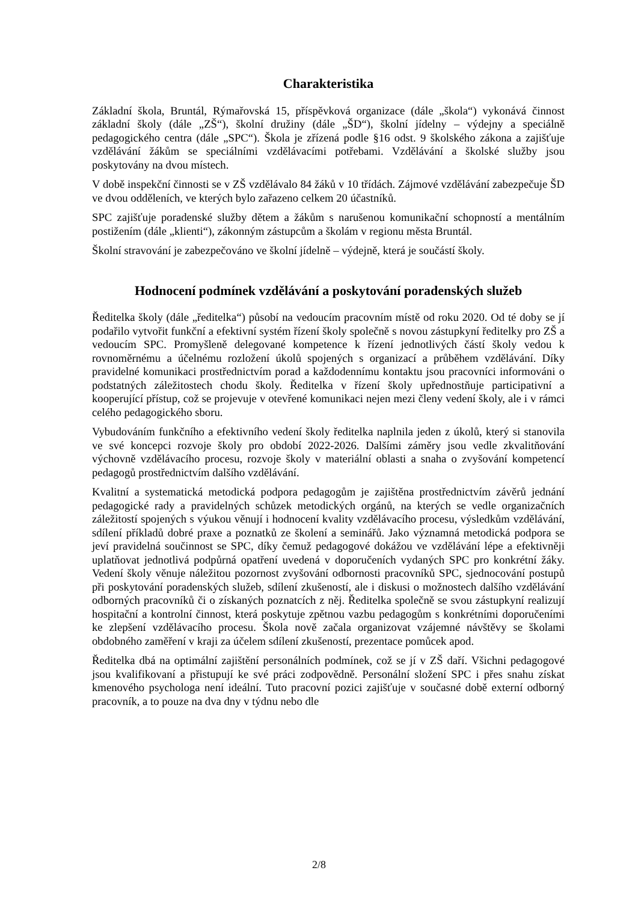Charakteristika
Základní škola, Bruntál, Rýmařovská 15, příspěvková organizace (dále „škola“) vykonává činnost základní školy (dále „ZŠ“), školní družiny (dále „ŠD“), školní jídelny – výdejny a speciálně pedagogického centra (dále „SPC“). Škola je zřízená podle §16 odst. 9 školského zákona a zajišťuje vzdělávání žákům se speciálními vzdělávacími potřebami. Vzdělávání a školské služby jsou poskytovány na dvou místech.
V době inspekční činnosti se v ZŠ vzdělávalo 84 žáků v 10 třídách. Zájmové vzdělávání zabezpečuje ŠD ve dvou odděleních, ve kterých bylo zařazeno celkem 20 účastníků.
SPC zajišťuje poradenské služby dětem a žákům s narušenou komunikační schopností a mentálním postižením (dále „klienti“), zákonným zástupcům a školám v regionu města Bruntál.
Školní stravování je zabezpečováno ve školní jídelně – výdejně, která je součástí školy.
Hodnocení podmínek vzdělávání a poskytování poradenských služeb
Ředitelka školy (dále „ředitelka“) působí na vedoucím pracovním místě od roku 2020. Od té doby se jí podařilo vytvořit funkční a efektivní systém řízení školy společně s novou zástupkyní ředitelky pro ZŠ a vedoucím SPC. Promyšleně delegované kompetence k řízení jednotlivých částí školy vedou k rovnoměrnému a účelnému rozložení úkolů spojených s organizací a průběhem vzdělávání. Díky pravidelné komunikaci prostřednictvím porad a každodennímu kontaktu jsou pracovníci informováni o podstatných záležitostech chodu školy. Ředitelka v řízení školy upřednostňuje participativní a kooperující přístup, což se projevuje v otevřené komunikaci nejen mezi členy vedení školy, ale i v rámci celého pedagogického sboru.
Vybudováním funkčního a efektivního vedení školy ředitelka naplnila jeden z úkolů, který si stanovila ve své koncepci rozvoje školy pro období 2022-2026. Dalšími záměry jsou vedle zkvalitňování výchovně vzdělávacího procesu, rozvoje školy v materiální oblasti a snaha o zvyšování kompetencí pedagogů prostřednictvím dalšího vzdělávání.
Kvalitní a systematická metodická podpora pedagogům je zajištěna prostřednictvím závěrů jednání pedagogické rady a pravidelných schůzek metodických orgánů, na kterých se vedle organizačních záležitostí spojených s výukou věnují i hodnocení kvality vzdělávacího procesu, výsledkům vzdělávání, sdílení příkladů dobré praxe a poznatků ze školení a seminářů. Jako významná metodická podpora se jeví pravidelná součinnost se SPC, díky čemuž pedagogové dokážou ve vzdělávání lépe a efektivněji uplatňovat jednotlivá podpůrná opatření uvedená v doporučeních vydaných SPC pro konkrétní žáky. Vedení školy věnuje náležitou pozornost zvyšování odbornosti pracovníků SPC, sjednocování postupů při poskytování poradenských služeb, sdílení zkušeností, ale i diskusi o možnostech dalšího vzdělávání odborných pracovníků či o získaných poznatcích z něj. Ředitelka společně se svou zástupkyní realizují hospitační a kontrolní činnost, která poskytuje zpětnou vazbu pedagogům s konkrétními doporučeními ke zlepšení vzdělávacího procesu. Škola nově začala organizovat vzájemné návštěvy se školami obdobného zaměření v kraji za účelem sdílení zkušeností, prezentace pomůcek apod.
Ředitelka dbá na optimální zajištění personálních podmínek, což se jí v ZŠ daří. Všichni pedagogové jsou kvalifikovaní a přistupují ke své práci zodpovědně. Personální složení SPC i přes snahu získat kmenového psychologa není ideální. Tuto pracovní pozici zajišťuje v současné době externí odborný pracovník, a to pouze na dva dny v týdnu nebo dle
2/8